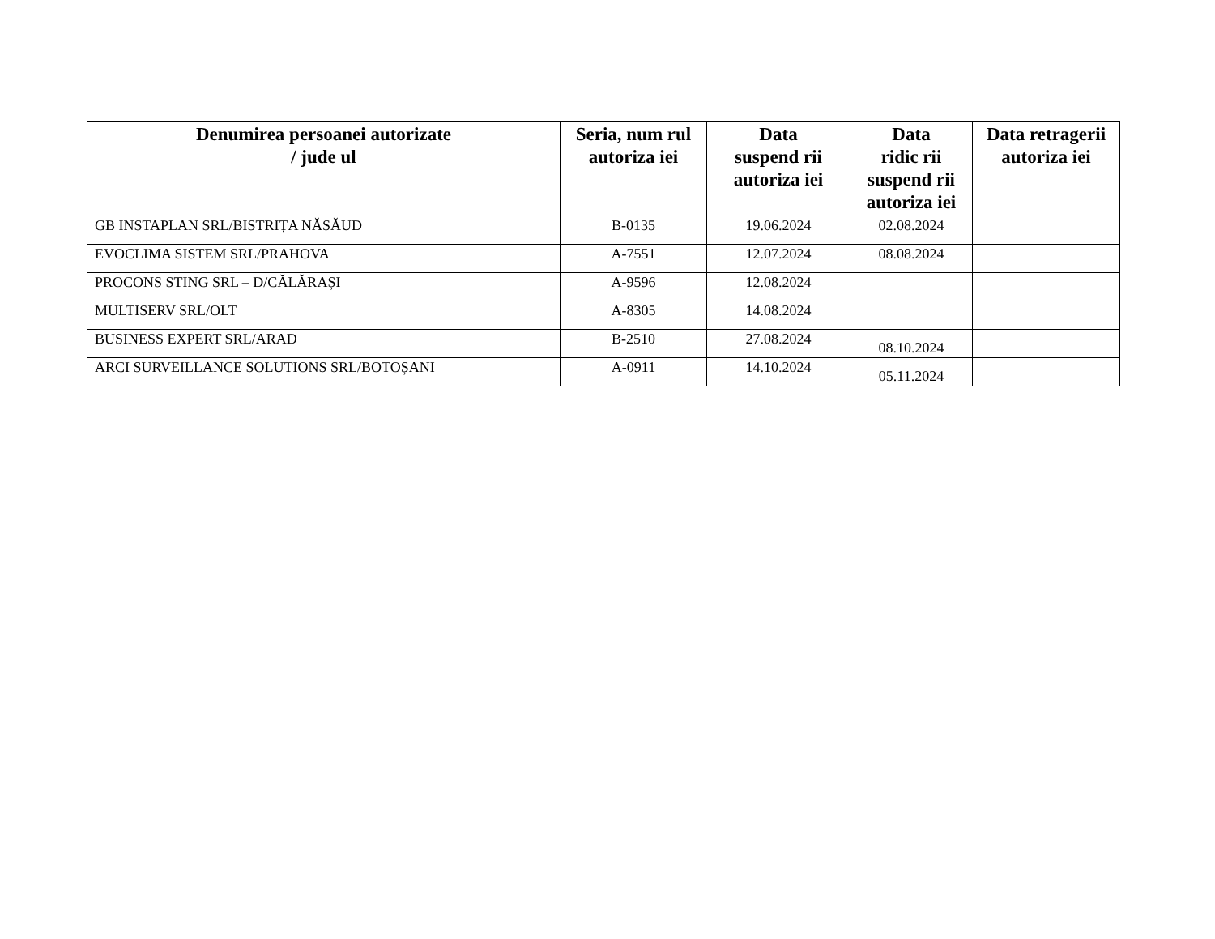| Denumirea persoanei autorizate / jude ul | Seria, num rul autoriza iei | Data suspend rii autoriza iei | Data ridic rii suspend rii autoriza iei | Data retragerii autoriza iei |
| --- | --- | --- | --- | --- |
| GB INSTAPLAN SRL/BISTRIȚA NĂSĂUD | B-0135 | 19.06.2024 | 02.08.2024 | |
| EVOCLIMA SISTEM SRL/PRAHOVA | A-7551 | 12.07.2024 | 08.08.2024 | |
| PROCONS STING SRL – D/CĂLĂRAȘI | A-9596 | 12.08.2024 | | |
| MULTISERV SRL/OLT | A-8305 | 14.08.2024 | | |
| BUSINESS EXPERT SRL/ARAD | B-2510 | 27.08.2024 | 08.10.2024 | |
| ARCI SURVEILLANCE SOLUTIONS SRL/BOTOȘANI | A-0911 | 14.10.2024 | 05.11.2024 | |